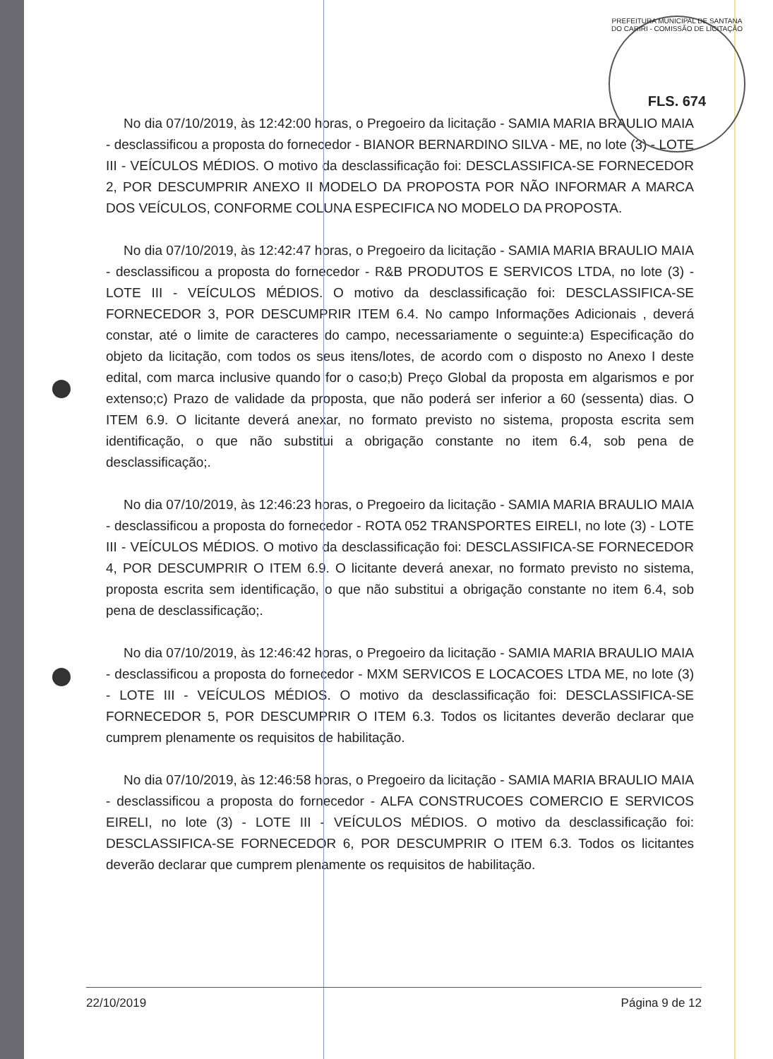PREFEITURA MUNICIPAL DE SANTANA DO CARIRI - COMISSÃO DE LICITAÇÃO
FLS. 674
No dia 07/10/2019, às 12:42:00 horas, o Pregoeiro da licitação - SAMIA MARIA BRAULIO MAIA - desclassificou a proposta do fornecedor - BIANOR BERNARDINO SILVA - ME, no lote (3) - LOTE III - VEÍCULOS MÉDIOS. O motivo da desclassificação foi: DESCLASSIFICA-SE FORNECEDOR 2, POR DESCUMPRIR ANEXO II MODELO DA PROPOSTA POR NÃO INFORMAR A MARCA DOS VEÍCULOS, CONFORME COLUNA ESPECIFICA NO MODELO DA PROPOSTA.
No dia 07/10/2019, às 12:42:47 horas, o Pregoeiro da licitação - SAMIA MARIA BRAULIO MAIA - desclassificou a proposta do fornecedor - R&B PRODUTOS E SERVICOS LTDA, no lote (3) - LOTE III - VEÍCULOS MÉDIOS. O motivo da desclassificação foi: DESCLASSIFICA-SE FORNECEDOR 3, POR DESCUMPRIR ITEM 6.4. No campo Informações Adicionais , deverá constar, até o limite de caracteres do campo, necessariamente o seguinte:a) Especificação do objeto da licitação, com todos os seus itens/lotes, de acordo com o disposto no Anexo I deste edital, com marca inclusive quando for o caso;b) Preço Global da proposta em algarismos e por extenso;c) Prazo de validade da proposta, que não poderá ser inferior a 60 (sessenta) dias. O ITEM 6.9. O licitante deverá anexar, no formato previsto no sistema, proposta escrita sem identificação, o que não substitui a obrigação constante no item 6.4, sob pena de desclassificação;.
No dia 07/10/2019, às 12:46:23 horas, o Pregoeiro da licitação - SAMIA MARIA BRAULIO MAIA - desclassificou a proposta do fornecedor - ROTA 052 TRANSPORTES EIRELI, no lote (3) - LOTE III - VEÍCULOS MÉDIOS. O motivo da desclassificação foi: DESCLASSIFICA-SE FORNECEDOR 4, POR DESCUMPRIR O ITEM 6.9. O licitante deverá anexar, no formato previsto no sistema, proposta escrita sem identificação, o que não substitui a obrigação constante no item 6.4, sob pena de desclassificação;.
No dia 07/10/2019, às 12:46:42 horas, o Pregoeiro da licitação - SAMIA MARIA BRAULIO MAIA - desclassificou a proposta do fornecedor - MXM SERVICOS E LOCACOES LTDA ME, no lote (3) - LOTE III - VEÍCULOS MÉDIOS. O motivo da desclassificação foi: DESCLASSIFICA-SE FORNECEDOR 5, POR DESCUMPRIR O ITEM 6.3. Todos os licitantes deverão declarar que cumprem plenamente os requisitos de habilitação.
No dia 07/10/2019, às 12:46:58 horas, o Pregoeiro da licitação - SAMIA MARIA BRAULIO MAIA - desclassificou a proposta do fornecedor - ALFA CONSTRUCOES COMERCIO E SERVICOS EIRELI, no lote (3) - LOTE III - VEÍCULOS MÉDIOS. O motivo da desclassificação foi: DESCLASSIFICA-SE FORNECEDOR 6, POR DESCUMPRIR O ITEM 6.3. Todos os licitantes deverão declarar que cumprem plenamente os requisitos de habilitação.
22/10/2019 Página 9 de 12